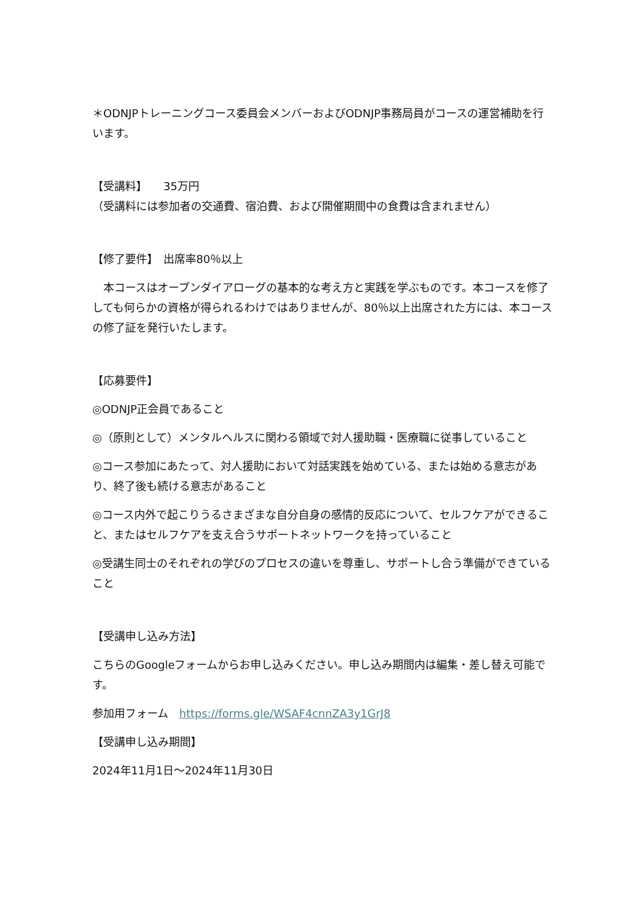＊ODNJPトレーニングコース委員会メンバーおよびODNJP事務局員がコースの運営補助を行います。
【受講料】　　35万円
（受講料には参加者の交通費、宿泊費、および開催期間中の食費は含まれません）
【修了要件】　出席率80％以上
　本コースはオープンダイアローグの基本的な考え方と実践を学ぶものです。本コースを修了しても何らかの資格が得られるわけではありませんが、80％以上出席された方には、本コースの修了証を発行いたします。
【応募要件】
◎ODNJP正会員であること
◎（原則として）メンタルヘルスに関わる領域で対人援助職・医療職に従事していること
◎コース参加にあたって、対人援助において対話実践を始めている、または始める意志があり、終了後も続ける意志があること
◎コース内外で起こりうるさまざまな自分自身の感情的反応について、セルフケアができること、またはセルフケアを支え合うサポートネットワークを持っていること
◎受講生同士のそれぞれの学びのプロセスの違いを尊重し、サポートし合う準備ができていること
【受講申し込み方法】
こちらのGoogleフォームからお申し込みください。申し込み期間内は編集・差し替え可能です。
参加用フォーム　https://forms.gle/WSAF4cnnZA3y1GrJ8
【受講申し込み期間】
2024年11月1日〜2024年11月30日